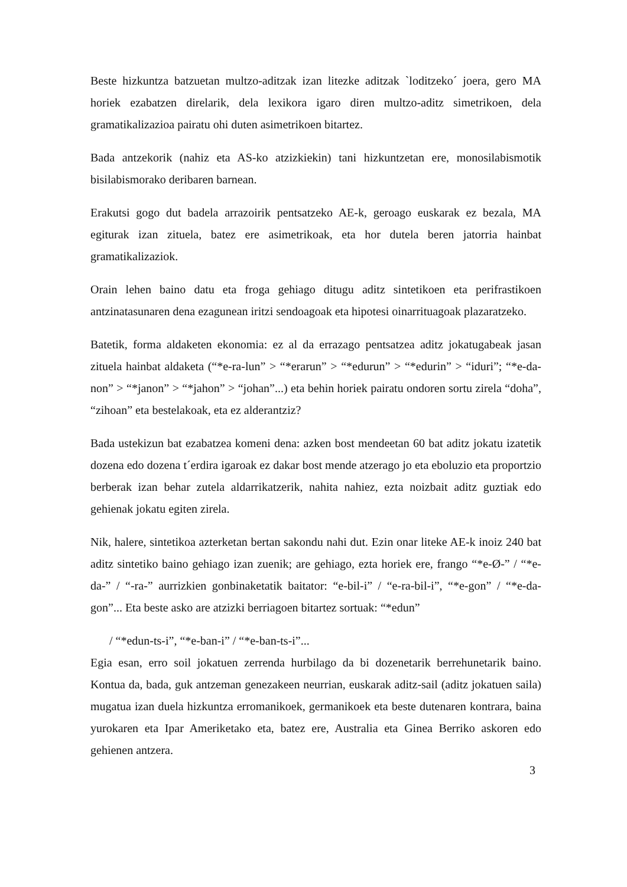Beste hizkuntza batzuetan multzo-aditzak izan litezke aditzak `loditzeko´ joera, gero MA horiek ezabatzen direlarik, dela lexikora igaro diren multzo-aditz simetrikoen, dela gramatikalizazioa pairatu ohi duten asimetrikoen bitartez.
Bada antzekorik (nahiz eta AS-ko atzizkiekin) tani hizkuntzetan ere, monosilabismotik bisilabismorako deribaren barnean.
Erakutsi gogo dut badela arrazoirik pentsatzeko AE-k, geroago euskarak ez bezala, MA egiturak izan zituela, batez ere asimetrikoak, eta hor dutela beren jatorria hainbat gramatikalizaziok.
Orain lehen baino datu eta froga gehiago ditugu aditz sintetikoen eta perifrastikoen antzinatasunaren dena ezagunean iritzi sendoagoak eta hipotesi oinarrituagoak plazaratzeko.
Batetik, forma aldaketen ekonomia: ez al da errazago pentsatzea aditz jokatugabeak jasan zituela hainbat aldaketa (“*e-ra-lun” > “*erarun” > “*edurun” > “*edurin” > “iduri”; “*e-da-non” > “*janon” > “*jahon” > “johan”...) eta behin horiek pairatu ondoren sortu zirela “doha”, “zihoan” eta bestelakoak, eta ez alderantziz?
Bada ustekizun bat ezabatzea komeni dena: azken bost mendeetan 60 bat aditz jokatu izatetik dozena edo dozena t´erdira igaroak ez dakar bost mende atzerago jo eta eboluzio eta proportzio berberak izan behar zutela aldarrikatzerik, nahita nahiez, ezta noizbait aditz guztiak edo gehienak jokatu egiten zirela.
Nik, halere, sintetikoa azterketan bertan sakondu nahi dut. Ezin onar liteke AE-k inoiz 240 bat aditz sintetiko baino gehiago izan zuenik; are gehiago, ezta horiek ere, frango “*e-Ø-” / “*e-da-” / “-ra-” aurrizkien gonbinaketatik baitator: “e-bil-i” / “e-ra-bil-i”, “*e-gon” / “*e-da-gon”... Eta beste asko are atzizki berriagoen bitartez sortuak: “*edun”
/ “*edun-ts-i”, “*e-ban-i” / “*e-ban-ts-i”...
Egia esan, erro soil jokatuen zerrenda hurbilago da bi dozenetarik berrehunetarik baino. Kontua da, bada, guk antzeman genezakeen neurrian, euskarak aditz-sail (aditz jokatuen saila) mugatua izan duela hizkuntza erromanikoek, germanikoek eta beste dutenaren kontrara, baina yurokaren eta Ipar Ameriketako eta, batez ere, Australia eta Ginea Berriko askoren edo gehienen antzera.
3